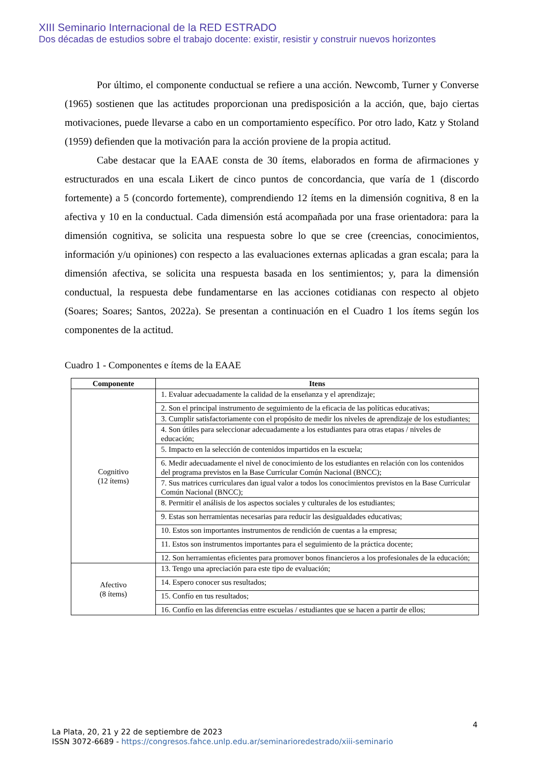XIII Seminario Internacional de la RED ESTRADO
Dos décadas de estudios sobre el trabajo docente: existir, resistir y construir nuevos horizontes
Por último, el componente conductual se refiere a una acción. Newcomb, Turner y Converse (1965) sostienen que las actitudes proporcionan una predisposición a la acción, que, bajo ciertas motivaciones, puede llevarse a cabo en un comportamiento específico. Por otro lado, Katz y Stoland (1959) defienden que la motivación para la acción proviene de la propia actitud.
Cabe destacar que la EAAE consta de 30 ítems, elaborados en forma de afirmaciones y estructurados en una escala Likert de cinco puntos de concordancia, que varía de 1 (discordo fortemente) a 5 (concordo fortemente), comprendiendo 12 ítems en la dimensión cognitiva, 8 en la afectiva y 10 en la conductual. Cada dimensión está acompañada por una frase orientadora: para la dimensión cognitiva, se solicita una respuesta sobre lo que se cree (creencias, conocimientos, información y/u opiniones) con respecto a las evaluaciones externas aplicadas a gran escala; para la dimensión afectiva, se solicita una respuesta basada en los sentimientos; y, para la dimensión conductual, la respuesta debe fundamentarse en las acciones cotidianas con respecto al objeto (Soares; Soares; Santos, 2022a). Se presentan a continuación en el Cuadro 1 los ítems según los componentes de la actitud.
Cuadro 1 - Componentes e ítems de la EAAE
| Componente | Itens |
| --- | --- |
| Cognitivo (12 ítems) | 1. Evaluar adecuadamente la calidad de la enseñanza y el aprendizaje; |
| | 2. Son el principal instrumento de seguimiento de la eficacia de las políticas educativas; |
| | 3. Cumplir satisfactoriamente con el propósito de medir los niveles de aprendizaje de los estudiantes; |
| | 4. Son útiles para seleccionar adecuadamente a los estudiantes para otras etapas / niveles de educación; |
| | 5. Impacto en la selección de contenidos impartidos en la escuela; |
| | 6. Medir adecuadamente el nivel de conocimiento de los estudiantes en relación con los contenidos del programa previstos en la Base Curricular Común Nacional (BNCC); |
| | 7. Sus matrices curriculares dan igual valor a todos los conocimientos previstos en la Base Curricular Común Nacional (BNCC); |
| | 8. Permitir el análisis de los aspectos sociales y culturales de los estudiantes; |
| | 9. Estas son herramientas necesarias para reducir las desigualdades educativas; |
| | 10. Estos son importantes instrumentos de rendición de cuentas a la empresa; |
| | 11. Estos son instrumentos importantes para el seguimiento de la práctica docente; |
| | 12. Son herramientas eficientes para promover bonos financieros a los profesionales de la educación; |
| Afectivo (8 ítems) | 13. Tengo una apreciación para este tipo de evaluación; |
| | 14. Espero conocer sus resultados; |
| | 15. Confío en tus resultados; |
| | 16. Confío en las diferencias entre escuelas / estudiantes que se hacen a partir de ellos; |
4
La Plata, 20, 21 y 22 de septiembre de 2023
ISSN 3072-6689 - https://congresos.fahce.unlp.edu.ar/seminarioredestrado/xiii-seminario